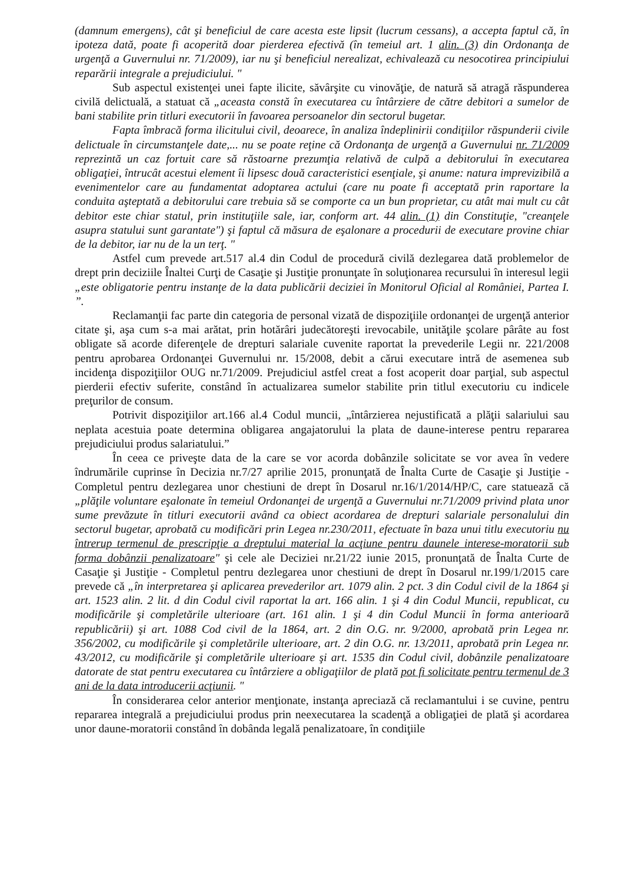(damnum emergens), cât şi beneficiul de care acesta este lipsit (lucrum cessans), a accepta faptul că, în ipoteza dată, poate fi acoperită doar pierderea efectivă (în temeiul art. 1 alin. (3) din Ordonanţa de urgenţă a Guvernului nr. 71/2009), iar nu şi beneficiul nerealizat, echivalează cu nesocotirea principiului reparării integrale a prejudiciului. "
Sub aspectul existenţei unei fapte ilicite, săvârşite cu vinovăţie, de natură să atragă răspunderea civilă delictuală, a statuat că „aceasta constă în executarea cu întârziere de către debitori a sumelor de bani stabilite prin titluri executorii în favoarea persoanelor din sectorul bugetar.
Fapta îmbracă forma ilicitului civil, deoarece, în analiza îndeplinirii condiţiilor răspunderii civile delictuale în circumstanţele date,... nu se poate reţine că Ordonanţa de urgenţă a Guvernului nr. 71/2009 reprezintă un caz fortuit care să răstoarne prezumţia relativă de culpă a debitorului în executarea obligaţiei, întrucât acestui element îi lipsesc două caracteristici esenţiale, şi anume: natura imprevizibilă a evenimentelor care au fundamentat adoptarea actului (care nu poate fi acceptată prin raportare la conduita aşteptată a debitorului care trebuia să se comporte ca un bun proprietar, cu atât mai mult cu cât debitor este chiar statul, prin instituţiile sale, iar, conform art. 44 alin. (1) din Constituţie, "creanţele asupra statului sunt garantate") şi faptul că măsura de eşalonare a procedurii de executare provine chiar de la debitor, iar nu de la un terţ. "
Astfel cum prevede art.517 al.4 din Codul de procedură civilă dezlegarea dată problemelor de drept prin deciziile Înaltei Curţi de Casaţie şi Justiţie pronunţate în soluţionarea recursului în interesul legii „este obligatorie pentru instanţe de la data publicării deciziei în Monitorul Oficial al României, Partea I. ”.
Reclamanţii fac parte din categoria de personal vizată de dispoziţiile ordonanţei de urgenţă anterior citate şi, aşa cum s-a mai arătat, prin hotărâri judecătoreşti irevocabile, unităţile şcolare pârâte au fost obligate să acorde diferenţele de drepturi salariale cuvenite raportat la prevederile Legii nr. 221/2008 pentru aprobarea Ordonanţei Guvernului nr. 15/2008, debit a cărui executare intră de asemenea sub incidenţa dispoziţiilor OUG nr.71/2009. Prejudiciul astfel creat a fost acoperit doar parţial, sub aspectul pierderii efectiv suferite, constând în actualizarea sumelor stabilite prin titlul executoriu cu indicele preţurilor de consum.
Potrivit dispoziţiilor art.166 al.4 Codul muncii, „întârzierea nejustificată a plăţii salariului sau neplata acestuia poate determina obligarea angajatorului la plata de daune-interese pentru repararea prejudiciului produs salariatului.”
În ceea ce priveşte data de la care se vor acorda dobânzile solicitate se vor avea în vedere îndrumările cuprinse în Decizia nr.7/27 aprilie 2015, pronunţată de Înalta Curte de Casaţie şi Justiţie - Completul pentru dezlegarea unor chestiuni de drept în Dosarul nr.16/1/2014/HP/C, care statuează că „plăţile voluntare eşalonate în temeiul Ordonanţei de urgenţă a Guvernului nr.71/2009 privind plata unor sume prevăzute în titluri executorii având ca obiect acordarea de drepturi salariale personalului din sectorul bugetar, aprobată cu modificări prin Legea nr.230/2011, efectuate în baza unui titlu executoriu nu întrerup termenul de prescripţie a dreptului material la acţiune pentru daunele interese-moratorii sub forma dobânzii penalizatoare" şi cele ale Deciziei nr.21/22 iunie 2015, pronunţată de Înalta Curte de Casaţie şi Justiţie - Completul pentru dezlegarea unor chestiuni de drept în Dosarul nr.199/1/2015 care prevede că „în interpretarea şi aplicarea prevederilor art. 1079 alin. 2 pct. 3 din Codul civil de la 1864 şi art. 1523 alin. 2 lit. d din Codul civil raportat la art. 166 alin. 1 şi 4 din Codul Muncii, republicat, cu modificările şi completările ulterioare (art. 161 alin. 1 şi 4 din Codul Muncii în forma anterioară republicării) şi art. 1088 Cod civil de la 1864, art. 2 din O.G. nr. 9/2000, aprobată prin Legea nr. 356/2002, cu modificările şi completările ulterioare, art. 2 din O.G. nr. 13/2011, aprobată prin Legea nr. 43/2012, cu modificările şi completările ulterioare şi art. 1535 din Codul civil, dobânzile penalizatoare datorate de stat pentru executarea cu întârziere a obligaţiilor de plată pot fi solicitate pentru termenul de 3 ani de la data introducerii acţiunii. "
În considerarea celor anterior menţionate, instanţa apreciază că reclamantului i se cuvine, pentru repararea integrală a prejudiciului produs prin neexecutarea la scadenţă a obligaţiei de plată şi acordarea unor daune-moratorii constând în dobânda legală penalizatoare, în condiţiile